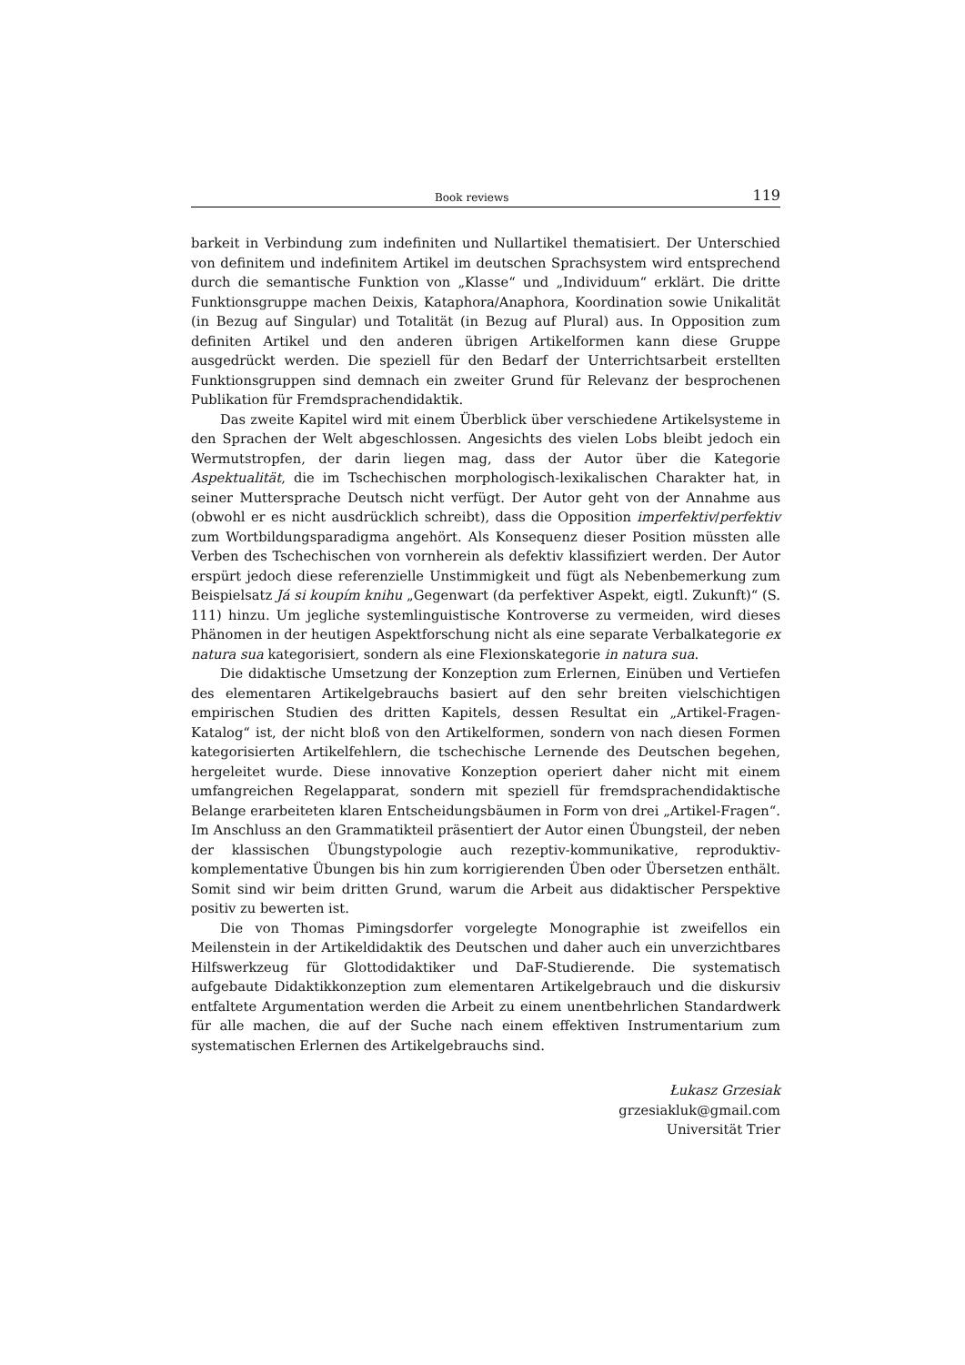Book reviews 119
barkeit in Verbindung zum indefiniten und Nullartikel thematisiert. Der Unterschied von definitem und indefinitem Artikel im deutschen Sprachsystem wird entsprechend durch die semantische Funktion von „Klasse“ und „Individuum“ erklärt. Die dritte Funktionsgruppe machen Deixis, Kataphora/Anaphora, Koordination sowie Unikalität (in Bezug auf Singular) und Totalität (in Bezug auf Plural) aus. In Opposition zum definiten Artikel und den anderen übrigen Artikelformen kann diese Gruppe ausgedrückt werden. Die speziell für den Bedarf der Unterrichtsarbeit erstellten Funktionsgruppen sind demnach ein zweiter Grund für Relevanz der besprochenen Publikation für Fremdsprachendidaktik.
Das zweite Kapitel wird mit einem Überblick über verschiedene Artikelsysteme in den Sprachen der Welt abgeschlossen. Angesichts des vielen Lobs bleibt jedoch ein Wermutstropfen, der darin liegen mag, dass der Autor über die Kategorie Aspektualität, die im Tschechischen morphologisch-lexikalischen Charakter hat, in seiner Muttersprache Deutsch nicht verfügt. Der Autor geht von der Annahme aus (obwohl er es nicht ausdrücklich schreibt), dass die Opposition imperfektiv/perfektiv zum Wortbildungsparadigma angehört. Als Konsequenz dieser Position müssten alle Verben des Tschechischen von vornherein als defektiv klassifiziert werden. Der Autor erspürt jedoch diese referenzielle Unstimmigkeit und fügt als Nebenbemerkung zum Beispielsatz Já si koupím knihu „Gegenwart (da perfektiver Aspekt, eigtl. Zukunft)“ (S. 111) hinzu. Um jegliche systemlinguistische Kontroverse zu vermeiden, wird dieses Phänomen in der heutigen Aspektforschung nicht als eine separate Verbalkategorie ex natura sua kategorisiert, sondern als eine Flexionskategorie in natura sua.
Die didaktische Umsetzung der Konzeption zum Erlernen, Einüben und Vertiefen des elementaren Artikelgebrauchs basiert auf den sehr breiten vielschichtigen empirischen Studien des dritten Kapitels, dessen Resultat ein „Artikel-Fragen-Katalog“ ist, der nicht bloß von den Artikelformen, sondern von nach diesen Formen kategorisierten Artikelfehlern, die tschechische Lernende des Deutschen begehen, hergeleitet wurde. Diese innovative Konzeption operiert daher nicht mit einem umfangreichen Regelapparat, sondern mit speziell für fremdsprachendidaktische Belange erarbeiteten klaren Entscheidungsbäumen in Form von drei „Artikel-Fragen“. Im Anschluss an den Grammatikteil präsentiert der Autor einen Übungsteil, der neben der klassischen Übungstypologie auch rezeptiv-kommunikative, reproduktiv-komplementative Übungen bis hin zum korrigierenden Üben oder Übersetzen enthält. Somit sind wir beim dritten Grund, warum die Arbeit aus didaktischer Perspektive positiv zu bewerten ist.
Die von Thomas Pimingsdorfer vorgelegte Monographie ist zweifellos ein Meilenstein in der Artikeldidaktik des Deutschen und daher auch ein unverzichtbares Hilfswerkzeug für Glottodidaktiker und DaF-Studierende. Die systematisch aufgebaute Didaktikkonzeption zum elementaren Artikelgebrauch und die diskursiv entfaltete Argumentation werden die Arbeit zu einem unentbehrlichen Standardwerk für alle machen, die auf der Suche nach einem effektiven Instrumentarium zum systematischen Erlernen des Artikelgebrauchs sind.
Łukasz Grzesiak
grzesiakluk@gmail.com
Universität Trier